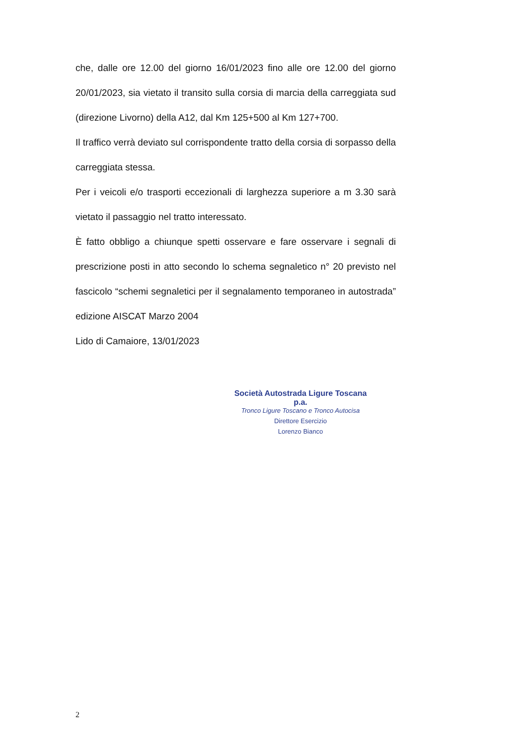che, dalle ore 12.00 del giorno 16/01/2023 fino alle ore 12.00 del giorno 20/01/2023, sia vietato il transito sulla corsia di marcia della carreggiata sud (direzione Livorno) della A12, dal Km 125+500 al Km 127+700.
Il traffico verrà deviato sul corrispondente tratto della corsia di sorpasso della carreggiata stessa.
Per i veicoli e/o trasporti eccezionali di larghezza superiore a m 3.30 sarà vietato il passaggio nel tratto interessato.
È fatto obbligo a chiunque spetti osservare e fare osservare i segnali di prescrizione posti in atto secondo lo schema segnaletico n° 20 previsto nel fascicolo “schemi segnaletici per il segnalamento temporaneo in autostrada” edizione AISCAT Marzo 2004
Lido di Camaiore, 13/01/2023
Società Autostrada Ligure Toscana p.a.
Tronco Ligure Toscano e Tronco Autocisa
Direttore Esercizio
Lorenzo Bianco
2